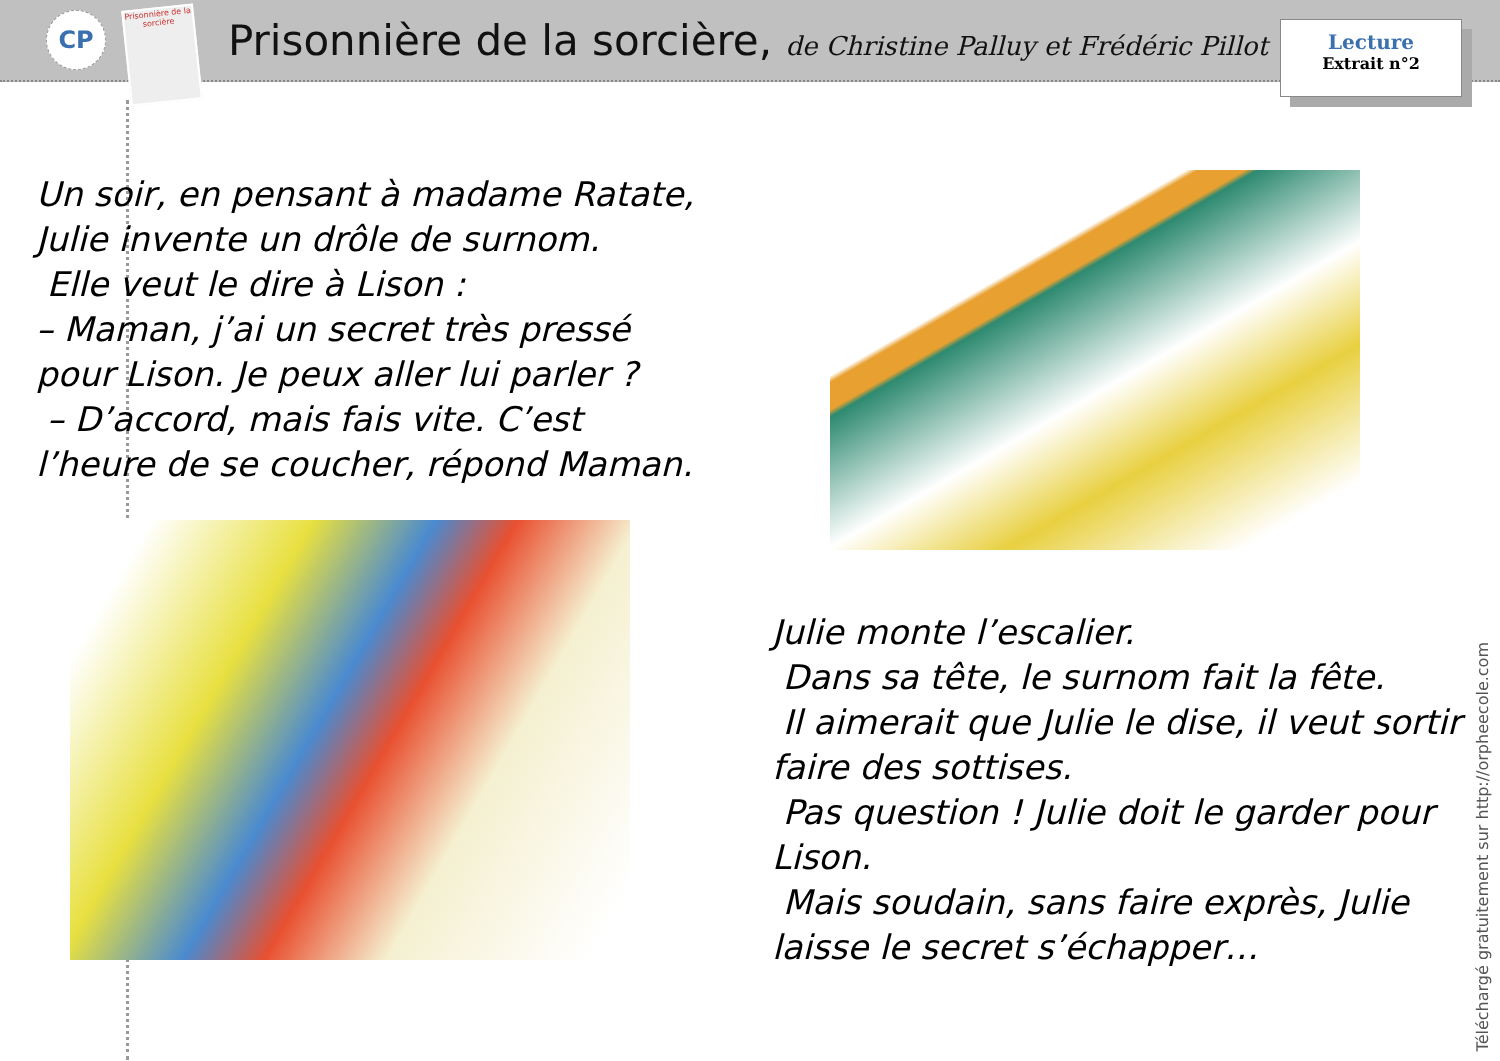CP
Prisonnière de la sorcière
Prisonnière de la sorcière, de Christine Palluy et Frédéric Pillot
Lecture
Extrait n°2
Un soir, en pensant à madame Ratate,
Julie invente un drôle de surnom.
Elle veut le dire à Lison :
– Maman, j’ai un secret très pressé pour Lison. Je peux aller lui parler ?
– D’accord, mais fais vite. C’est l’heure de se coucher, répond Maman.
Julie monte l’escalier.
Dans sa tête, le surnom fait la fête.
Il aimerait que Julie le dise, il veut sortir faire des sottises.
Pas question ! Julie doit le garder pour Lison.
Mais soudain, sans faire exprès, Julie laisse le secret s’échapper…
Téléchargé gratuitement sur http://orpheecole.com